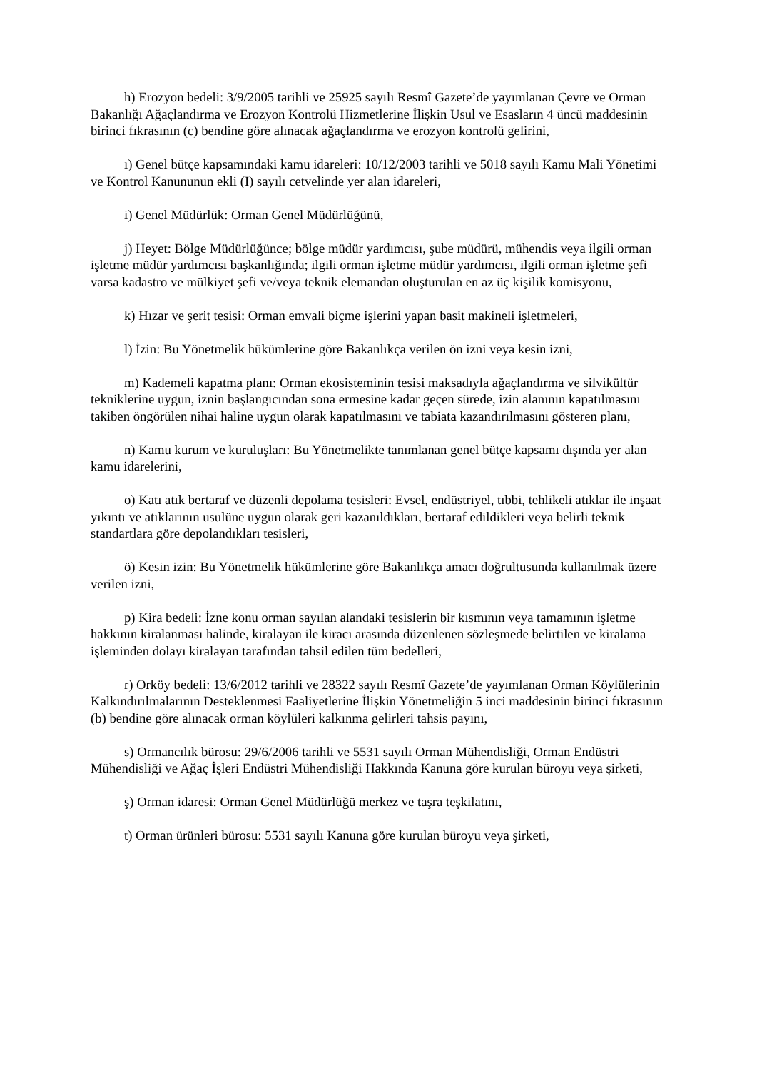h) Erozyon bedeli: 3/9/2005 tarihli ve 25925 sayılı Resmî Gazete’de yayımlanan Çevre ve Orman Bakanlığı Ağaçlandırma ve Erozyon Kontrolü Hizmetlerine İlişkin Usul ve Esasların 4 üncü maddesinin birinci fıkrasının (c) bendine göre alınacak ağaçlandırma ve erozyon kontrolü gelirini,
ı) Genel bütçe kapsamındaki kamu idareleri: 10/12/2003 tarihli ve 5018 sayılı Kamu Mali Yönetimi ve Kontrol Kanununun ekli (I) sayılı cetvelinde yer alan idareleri,
i) Genel Müdürlük: Orman Genel Müdürlüğünü,
j) Heyet: Bölge Müdürlüğünce; bölge müdür yardımcısı, şube müdürü, mühendis veya ilgili orman işletme müdür yardımcısı başkanlığında; ilgili orman işletme müdür yardımcısı, ilgili orman işletme şefi varsa kadastro ve mülkiyet şefi ve/veya teknik elemandan oluşturulan en az üç kişilik komisyonu,
k) Hızar ve şerit tesisi: Orman emvali biçme işlerini yapan basit makineli işletmeleri,
l) İzin: Bu Yönetmelik hükümlerine göre Bakanlıkça verilen ön izni veya kesin izni,
m) Kademeli kapatma planı: Orman ekosisteminin tesisi maksadıyla ağaçlandırma ve silvikültür tekniklerine uygun, iznin başlangıcından sona ermesine kadar geçen sürede, izin alanının kapatılmasını takiben öngörülen nihai haline uygun olarak kapatılmasını ve tabiata kazandırılmasını gösteren planı,
n) Kamu kurum ve kuruluşları: Bu Yönetmelikte tanımlanan genel bütçe kapsamı dışında yer alan kamu idarelerini,
o) Katı atık bertaraf ve düzenli depolama tesisleri: Evsel, endüstriyel, tıbbi, tehlikeli atıklar ile inşaat yıkıntı ve atıklarının usulüne uygun olarak geri kazanıldıkları, bertaraf edildikleri veya belirli teknik standartlara göre depolandıkları tesisleri,
ö) Kesin izin: Bu Yönetmelik hükümlerine göre Bakanlıkça amacı doğrultusunda kullanılmak üzere verilen izni,
p) Kira bedeli: İzne konu orman sayılan alandaki tesislerin bir kısmının veya tamamının işletme hakkının kiralanması halinde, kiralayan ile kiracı arasında düzenlenen sözleşmede belirtilen ve kiralama işleminden dolayı kiralayan tarafından tahsil edilen tüm bedelleri,
r) Orköy bedeli: 13/6/2012 tarihli ve 28322 sayılı Resmî Gazete’de yayımlanan Orman Köylülerinin Kalkındırılmalarının Desteklenmesi Faaliyetlerine İlişkin Yönetmeliğin 5 inci maddesinin birinci fıkrasının (b) bendine göre alınacak orman köylüleri kalkınma gelirleri tahsis payını,
s) Ormancılık bürosu: 29/6/2006 tarihli ve 5531 sayılı Orman Mühendisliği, Orman Endüstri Mühendisliği ve Ağaç İşleri Endüstri Mühendisliği Hakkında Kanuna göre kurulan büroyu veya şirketi,
ş) Orman idaresi: Orman Genel Müdürlüğü merkez ve taşra teşkilatını,
t) Orman ürünleri bürosu: 5531 sayılı Kanuna göre kurulan büroyu veya şirketi,